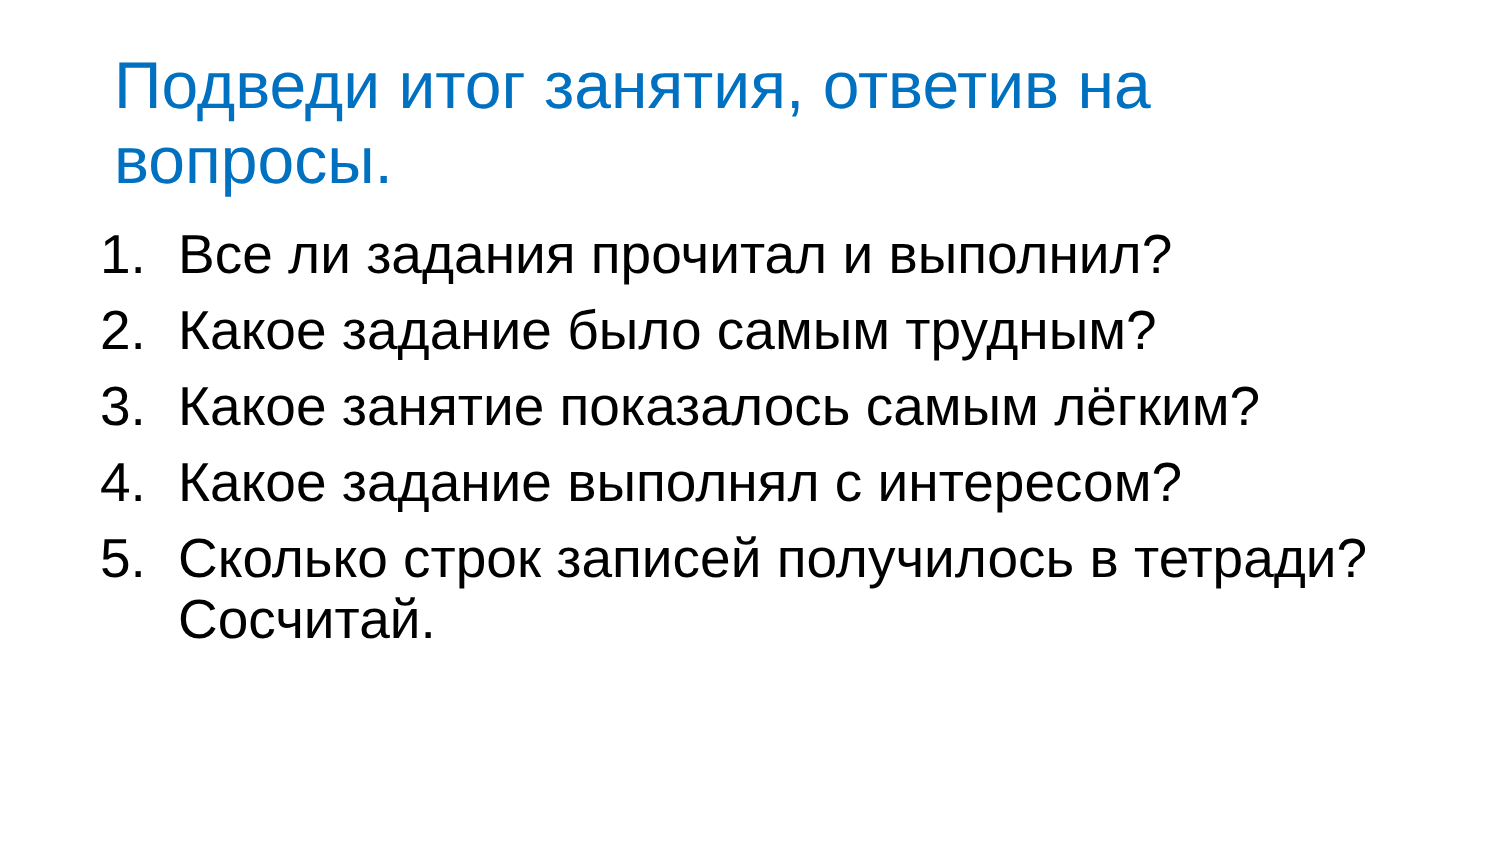Подведи итог занятия, ответив на вопросы.
1. Все ли задания прочитал и выполнил?
2. Какое задание было самым трудным?
3. Какое занятие показалось самым лёгким?
4. Какое задание выполнял с интересом?
5. Сколько строк записей получилось в тетради? Сосчитай.